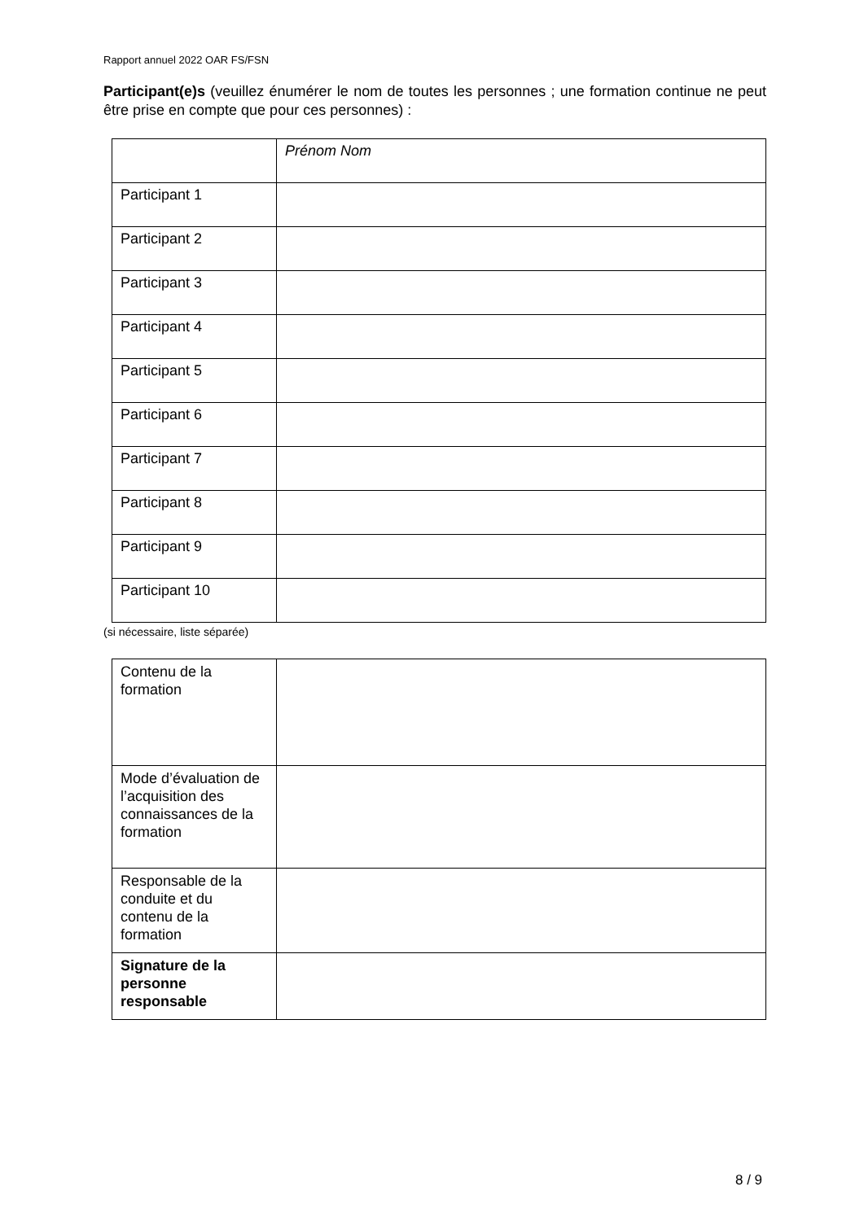Rapport annuel 2022 OAR FS/FSN
Participant(e)s (veuillez énumérer le nom de toutes les personnes ; une formation continue ne peut être prise en compte que pour ces personnes) :
| | Prénom Nom |
| Participant 1 | |
| Participant 2 | |
| Participant 3 | |
| Participant 4 | |
| Participant 5 | |
| Participant 6 | |
| Participant 7 | |
| Participant 8 | |
| Participant 9 | |
| Participant 10 | |
(si nécessaire, liste séparée)
| Contenu de la formation | |
| Mode d’évaluation de l’acquisition des connaissances de la formation | |
| Responsable de la conduite et du contenu de la formation | |
| Signature de la personne responsable | |
8 / 9